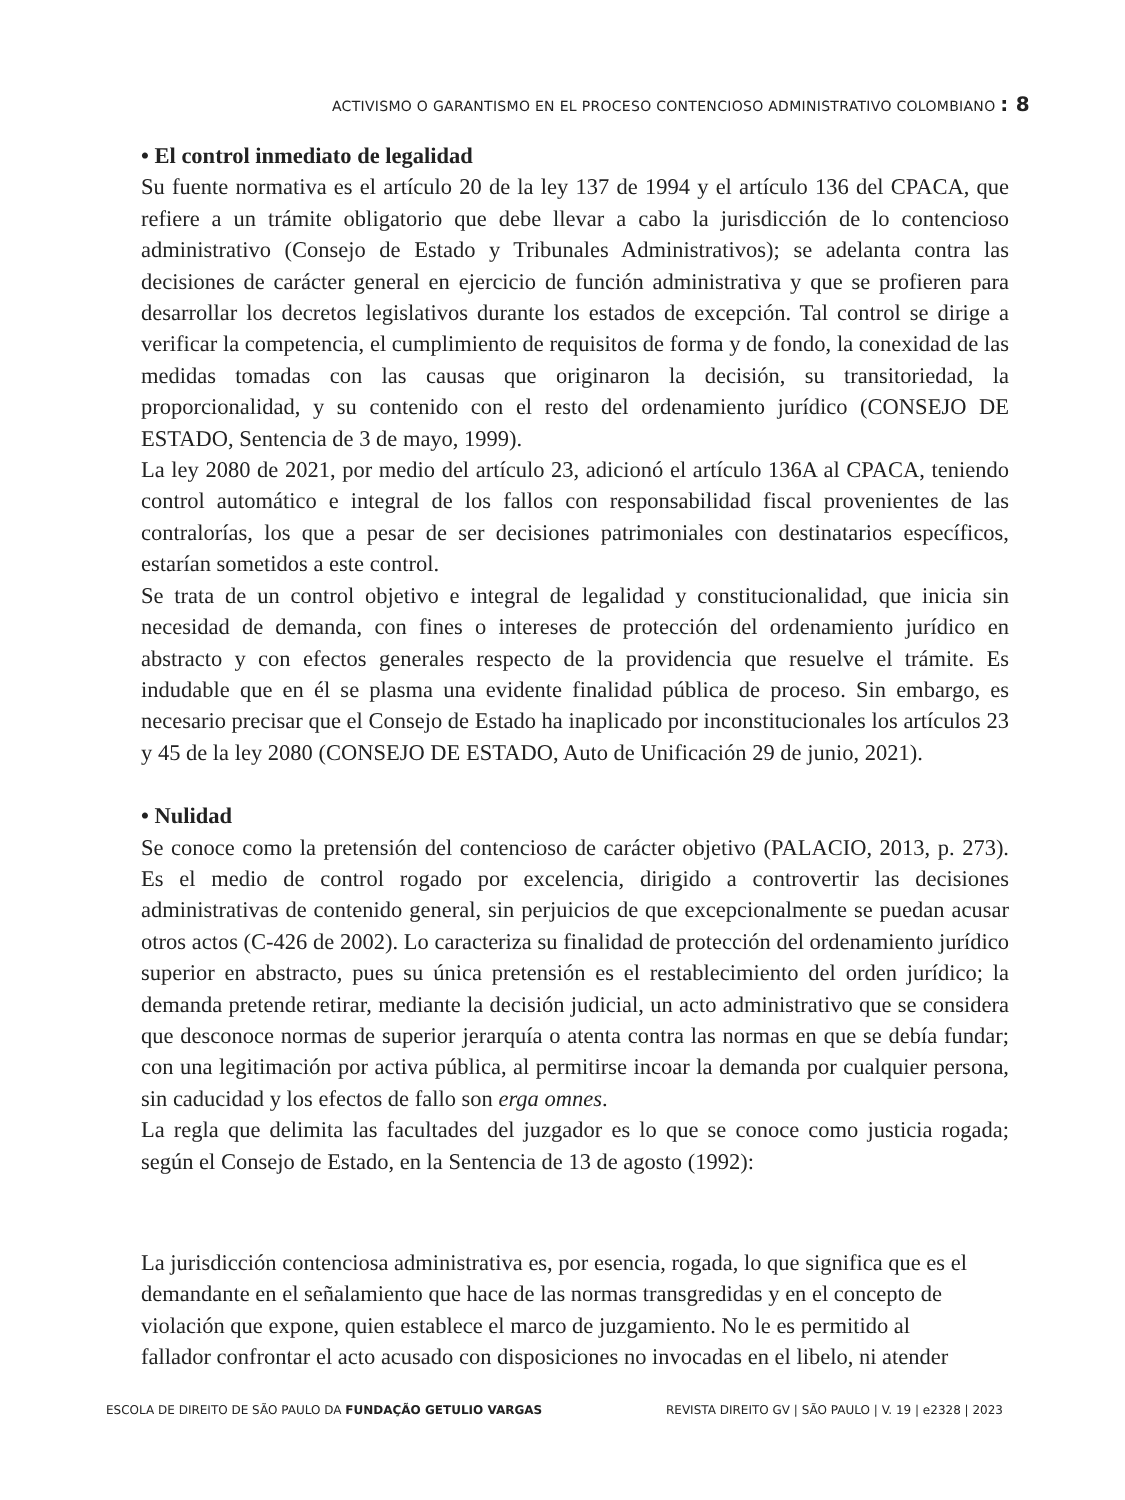ACTIVISMO O GARANTISMO EN EL PROCESO CONTENCIOSO ADMINISTRATIVO COLOMBIANO : 8
• El control inmediato de legalidad
Su fuente normativa es el artículo 20 de la ley 137 de 1994 y el artículo 136 del CPACA, que refiere a un trámite obligatorio que debe llevar a cabo la jurisdicción de lo contencioso administrativo (Consejo de Estado y Tribunales Administrativos); se adelanta contra las decisiones de carácter general en ejercicio de función administrativa y que se profieren para desarrollar los decretos legislativos durante los estados de excepción. Tal control se dirige a verificar la competencia, el cumplimiento de requisitos de forma y de fondo, la conexidad de las medidas tomadas con las causas que originaron la decisión, su transitoriedad, la proporcionalidad, y su contenido con el resto del ordenamiento jurídico (CONSEJO DE ESTADO, Sentencia de 3 de mayo, 1999).
La ley 2080 de 2021, por medio del artículo 23, adicionó el artículo 136A al CPACA, teniendo control automático e integral de los fallos con responsabilidad fiscal provenientes de las contralorías, los que a pesar de ser decisiones patrimoniales con destinatarios específicos, estarían sometidos a este control.
Se trata de un control objetivo e integral de legalidad y constitucionalidad, que inicia sin necesidad de demanda, con fines o intereses de protección del ordenamiento jurídico en abstracto y con efectos generales respecto de la providencia que resuelve el trámite. Es indudable que en él se plasma una evidente finalidad pública de proceso. Sin embargo, es necesario precisar que el Consejo de Estado ha inaplicado por inconstitucionales los artículos 23 y 45 de la ley 2080 (CONSEJO DE ESTADO, Auto de Unificación 29 de junio, 2021).
• Nulidad
Se conoce como la pretensión del contencioso de carácter objetivo (PALACIO, 2013, p. 273). Es el medio de control rogado por excelencia, dirigido a controvertir las decisiones administrativas de contenido general, sin perjuicios de que excepcionalmente se puedan acusar otros actos (C-426 de 2002). Lo caracteriza su finalidad de protección del ordenamiento jurídico superior en abstracto, pues su única pretensión es el restablecimiento del orden jurídico; la demanda pretende retirar, mediante la decisión judicial, un acto administrativo que se considera que desconoce normas de superior jerarquía o atenta contra las normas en que se debía fundar; con una legitimación por activa pública, al permitirse incoar la demanda por cualquier persona, sin caducidad y los efectos de fallo son erga omnes.
La regla que delimita las facultades del juzgador es lo que se conoce como justicia rogada; según el Consejo de Estado, en la Sentencia de 13 de agosto (1992):
La jurisdicción contenciosa administrativa es, por esencia, rogada, lo que significa que es el demandante en el señalamiento que hace de las normas transgredidas y en el concepto de violación que expone, quien establece el marco de juzgamiento. No le es permitido al fallador confrontar el acto acusado con disposiciones no invocadas en el libelo, ni atender
ESCOLA DE DIREITO DE SÃO PAULO DA FUNDAÇÃO GETULIO VARGAS REVISTA DIREITO GV | SÃO PAULO | V. 19 | e2328 | 2023